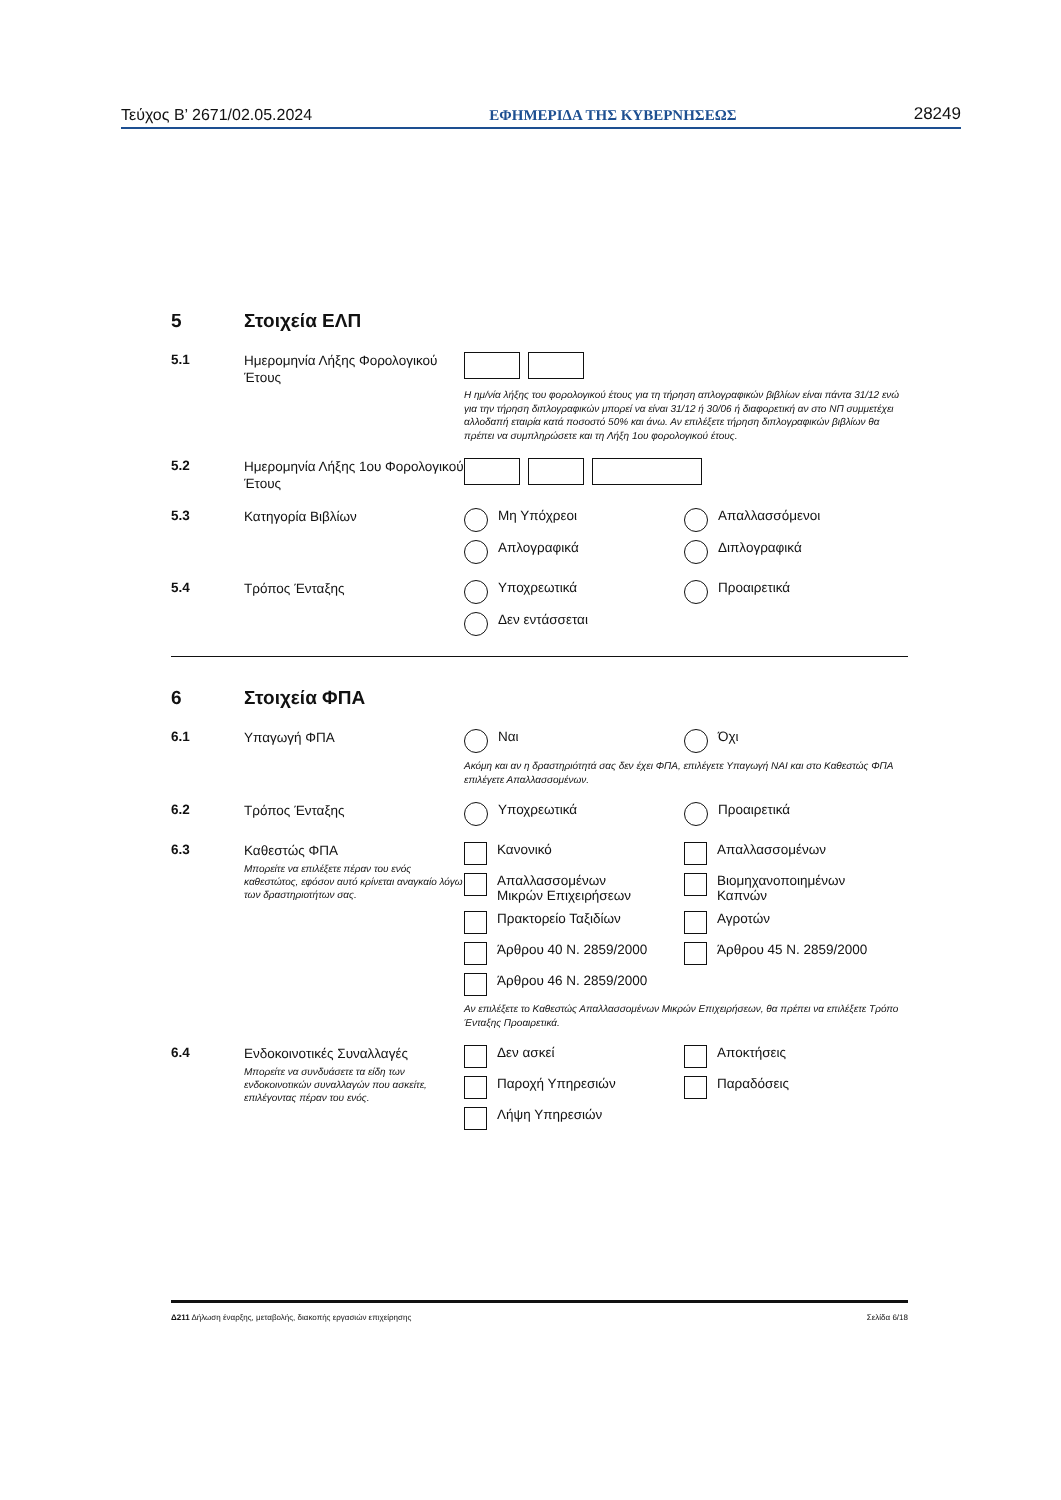Τεύχος Β’ 2671/02.05.2024 ΕΦΗΜΕΡΙΔΑ ΤΗΣ ΚΥΒΕΡΝΗΣΕΩΣ 28249
5 Στοιχεία ΕΛΠ
5.1 Ημερομηνία Λήξης Φορολογικού Έτους
Η ημ/νία λήξης του φορολογικού έτους για τη τήρηση απλογραφικών βιβλίων είναι πάντα 31/12 ενώ για την τήρηση διπλογραφικών μπορεί να είναι 31/12 ή 30/06 ή διαφορετική αν στο ΝΠ συμμετέχει αλλοδαπή εταιρία κατά ποσοστό 50% και άνω. Αν επιλέξετε τήρηση διπλογραφικών βιβλίων θα πρέπει να συμπληρώσετε και τη Λήξη 1ου φορολογικού έτους.
5.2 Ημερομηνία Λήξης 1ου Φορολογικού Έτους
5.3 Κατηγορία Βιβλίων
Μη Υπόχρεοι
Απαλλασσόμενοι
Απλογραφικά
Διπλογραφικά
5.4 Τρόπος Ένταξης
Υποχρεωτικά
Προαιρετικά
Δεν εντάσσεται
6 Στοιχεία ΦΠΑ
6.1 Υπαγωγή ΦΠΑ
Ναι
Όχι
Ακόμη και αν η δραστηριότητά σας δεν έχει ΦΠΑ, επιλέγετε Υπαγωγή ΝΑΙ και στο Καθεστώς ΦΠΑ επιλέγετε Απαλλασσομένων.
6.2 Τρόπος Ένταξης
Υποχρεωτικά
Προαιρετικά
6.3 Καθεστώς ΦΠΑ
Μπορείτε να επιλέξετε πέραν του ενός καθεστώτος, εφόσον αυτό κρίνεται αναγκαίο λόγω των δραστηριοτήτων σας.
Κανονικό
Απαλλασσομένων
Απαλλασσομένων
Μικρών Επιχειρήσεων
Βιομηχανοποιημένων
Καπνών
Πρακτορείο Ταξιδίων
Αγροτών
Άρθρου 40 Ν. 2859/2000
Άρθρου 45 Ν. 2859/2000
Άρθρου 46 Ν. 2859/2000
Αν επιλέξετε το Καθεστώς Απαλλασσομένων Μικρών Επιχειρήσεων, θα πρέπει να επιλέξετε Τρόπο Ένταξης Προαιρετικά.
6.4 Ενδοκοινοτικές Συναλλαγές
Μπορείτε να συνδυάσετε τα είδη των ενδοκοινοτικών συναλλαγών που ασκείτε, επιλέγοντας πέραν του ενός.
Δεν ασκεί
Αποκτήσεις
Παροχή Υπηρεσιών
Παραδόσεις
Λήψη Υπηρεσιών
Δ211 Δήλωση έναρξης, μεταβολής, διακοπής εργασιών επιχείρησης Σελίδα 6/18